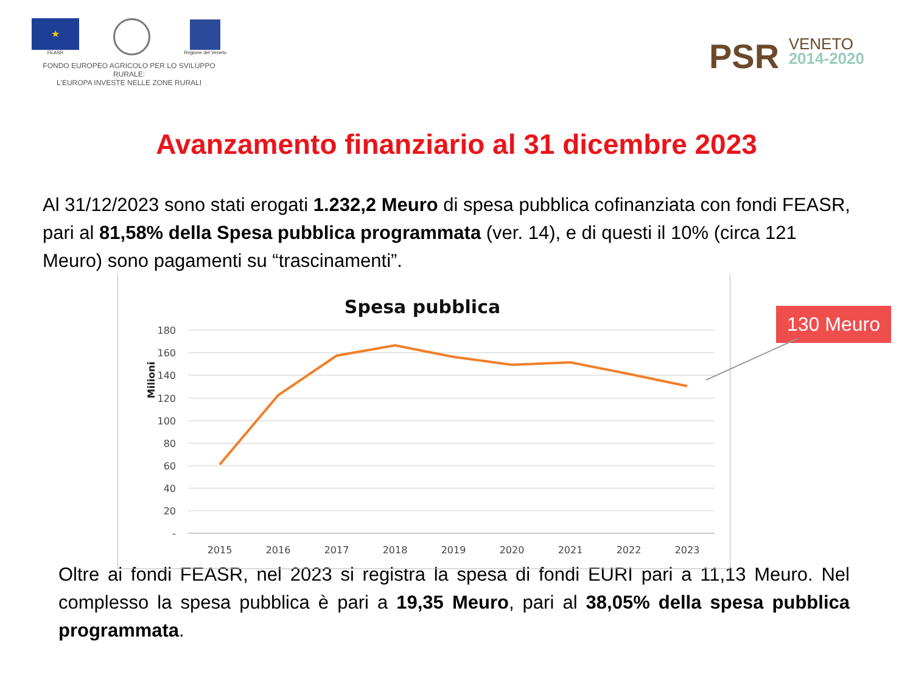★
FEASR
Regione del Veneto
FONDO EUROPEO AGRICOLO PER LO SVILUPPO RURALE:
L'EUROPA INVESTE NELLE ZONE RURALI
PSR VENETO
2014-2020
Avanzamento finanziario al 31 dicembre 2023
Al 31/12/2023 sono stati erogati 1.232,2 Meuro di spesa pubblica cofinanziata con fondi FEASR, pari al 81,58% della Spesa pubblica programmata (ver. 14), e di questi il 10% (circa 121 Meuro) sono pagamenti su “trascinamenti”.
Spesa pubblica
Milioni
180
160
140
120
100
80
60
40
20
-
2015
2016
2017
2018
2019
2020
2021
2022
2023
130 Meuro
Oltre ai fondi FEASR, nel 2023 si registra la spesa di fondi EURI pari a 11,13 Meuro. Nel complesso la spesa pubblica è pari a 19,35 Meuro, pari al 38,05% della spesa pubblica programmata.